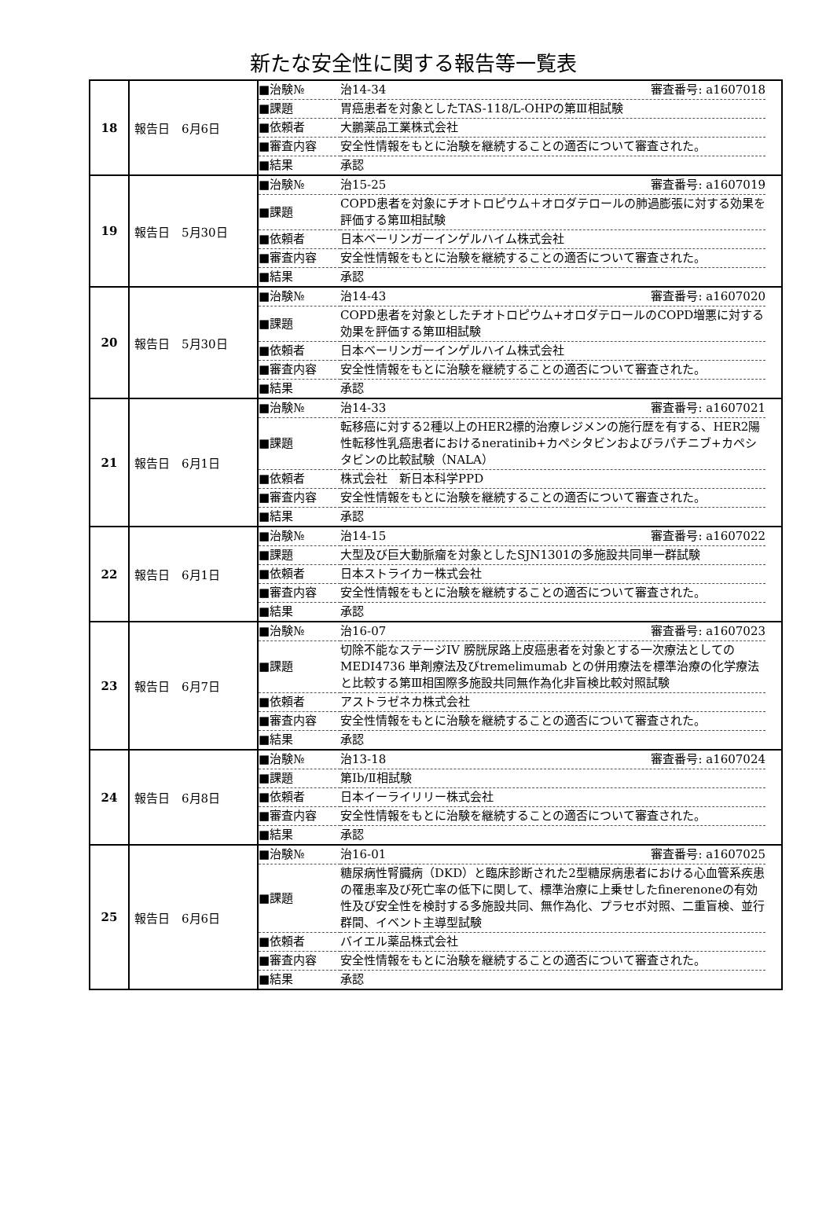新たな安全性に関する報告等一覧表
| 18 | 報告日 6月6日 | / ■治験№ / 治14-34 審査番号: a1607018 / / ■課題 / 胃癌患者を対象としたTAS-118/L-OHPの第Ⅲ相試験 / / ■依頼者 / 大鵬薬品工業株式会社 / / ■審査内容 / 安全性情報をもとに治験を継続することの適否について審査された。 / / ■結果 / 承認 / |
| 19 | 報告日 5月30日 | / ■治験№ / 治15-25 審査番号: a1607019 / / ■課題 / COPD患者を対象にチオトロピウム＋オロダテロールの肺過膨張に対する効果を評価する第Ⅲ相試験 / / ■依頼者 / 日本ベーリンガーインゲルハイム株式会社 / / ■審査内容 / 安全性情報をもとに治験を継続することの適否について審査された。 / / ■結果 / 承認 / |
| 20 | 報告日 5月30日 | / ■治験№ / 治14-43 審査番号: a1607020 / / ■課題 / COPD患者を対象としたチオトロピウム+オロダテロールのCOPD増悪に対する効果を評価する第Ⅲ相試験 / / ■依頼者 / 日本ベーリンガーインゲルハイム株式会社 / / ■審査内容 / 安全性情報をもとに治験を継続することの適否について審査された。 / / ■結果 / 承認 / |
| 21 | 報告日 6月1日 | / ■治験№ / 治14-33 審査番号: a1607021 / / ■課題 / 転移癌に対する2種以上のHER2標的治療レジメンの施行歴を有する、HER2陽性転移性乳癌患者におけるneratinib+カペシタビンおよびラパチニブ+カペシタビンの比較試験（NALA） / / ■依頼者 / 株式会社 新日本科学PPD / / ■審査内容 / 安全性情報をもとに治験を継続することの適否について審査された。 / / ■結果 / 承認 / |
| 22 | 報告日 6月1日 | / ■治験№ / 治14-15 審査番号: a1607022 / / ■課題 / 大型及び巨大動脈瘤を対象としたSJN1301の多施設共同単一群試験 / / ■依頼者 / 日本ストライカー株式会社 / / ■審査内容 / 安全性情報をもとに治験を継続することの適否について審査された。 / / ■結果 / 承認 / |
| 23 | 報告日 6月7日 | / ■治験№ / 治16-07 審査番号: a1607023 / / ■課題 / 切除不能なステージIV 膀胱尿路上皮癌患者を対象とする一次療法としてのMEDI4736 単剤療法及びtremelimumab との併用療法を標準治療の化学療法と比較する第Ⅲ相国際多施設共同無作為化非盲検比較対照試験 / / ■依頼者 / アストラゼネカ株式会社 / / ■審査内容 / 安全性情報をもとに治験を継続することの適否について審査された。 / / ■結果 / 承認 / |
| 24 | 報告日 6月8日 | / ■治験№ / 治13-18 審査番号: a1607024 / / ■課題 / 第Ⅰb/Ⅱ相試験 / / ■依頼者 / 日本イーライリリー株式会社 / / ■審査内容 / 安全性情報をもとに治験を継続することの適否について審査された。 / / ■結果 / 承認 / |
| 25 | 報告日 6月6日 | / ■治験№ / 治16-01 審査番号: a1607025 / / ■課題 / 糖尿病性腎臓病（DKD）と臨床診断された2型糖尿病患者における心血管系疾患の罹患率及び死亡率の低下に関して、標準治療に上乗せしたfinerenoneの有効性及び安全性を検討する多施設共同、無作為化、プラセボ対照、二重盲検、並行群間、イベント主導型試験 / / ■依頼者 / バイエル薬品株式会社 / / ■審査内容 / 安全性情報をもとに治験を継続することの適否について審査された。 / / ■結果 / 承認 / |